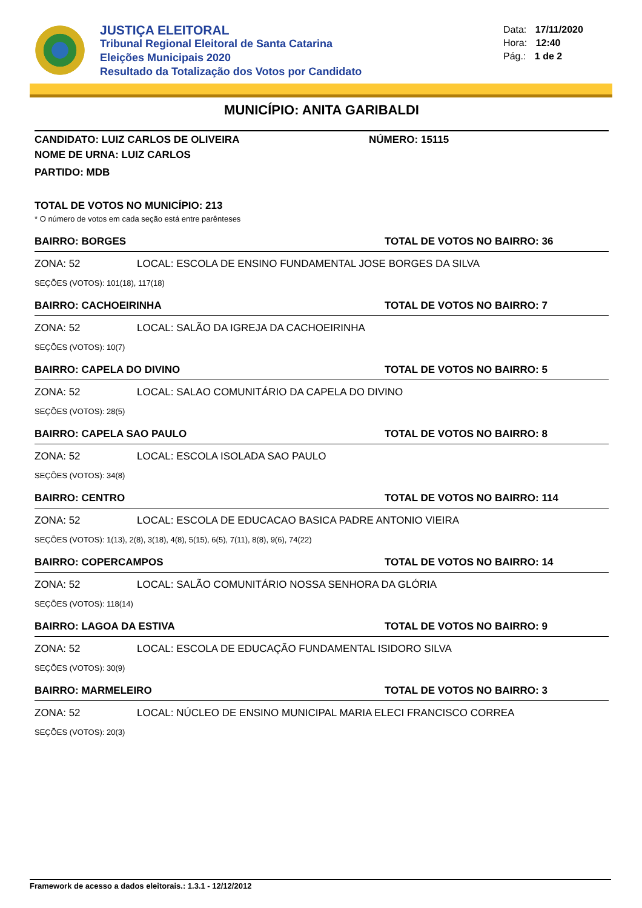JUSTIÇA ELEITORAL
Tribunal Regional Eleitoral de Santa Catarina
Eleições Municipais 2020
Resultado da Totalização dos Votos por Candidato
Data: 17/11/2020
Hora: 12:40
Pág.: 1 de 2
MUNICÍPIO: ANITA GARIBALDI
CANDIDATO: LUIZ CARLOS DE OLIVEIRA NÚMERO: 15115
NOME DE URNA: LUIZ CARLOS
PARTIDO: MDB
TOTAL DE VOTOS NO MUNICÍPIO: 213
* O número de votos em cada seção está entre parênteses
BAIRRO: BORGES TOTAL DE VOTOS NO BAIRRO: 36
ZONA: 52 LOCAL: ESCOLA DE ENSINO FUNDAMENTAL JOSE BORGES DA SILVA
SEÇÕES (VOTOS): 101(18), 117(18)
BAIRRO: CACHOEIRINHA TOTAL DE VOTOS NO BAIRRO: 7
ZONA: 52 LOCAL: SALÃO DA IGREJA DA CACHOEIRINHA
SEÇÕES (VOTOS): 10(7)
BAIRRO: CAPELA DO DIVINO TOTAL DE VOTOS NO BAIRRO: 5
ZONA: 52 LOCAL: SALAO COMUNITÁRIO DA CAPELA DO DIVINO
SEÇÕES (VOTOS): 28(5)
BAIRRO: CAPELA SAO PAULO TOTAL DE VOTOS NO BAIRRO: 8
ZONA: 52 LOCAL: ESCOLA ISOLADA SAO PAULO
SEÇÕES (VOTOS): 34(8)
BAIRRO: CENTRO TOTAL DE VOTOS NO BAIRRO: 114
ZONA: 52 LOCAL: ESCOLA DE EDUCACAO BASICA PADRE ANTONIO VIEIRA
SEÇÕES (VOTOS): 1(13), 2(8), 3(18), 4(8), 5(15), 6(5), 7(11), 8(8), 9(6), 74(22)
BAIRRO: COPERCAMPOS TOTAL DE VOTOS NO BAIRRO: 14
ZONA: 52 LOCAL: SALÃO COMUNITÁRIO NOSSA SENHORA DA GLÓRIA
SEÇÕES (VOTOS): 118(14)
BAIRRO: LAGOA DA ESTIVA TOTAL DE VOTOS NO BAIRRO: 9
ZONA: 52 LOCAL: ESCOLA DE EDUCAÇÃO FUNDAMENTAL ISIDORO SILVA
SEÇÕES (VOTOS): 30(9)
BAIRRO: MARMELEIRO TOTAL DE VOTOS NO BAIRRO: 3
ZONA: 52 LOCAL: NÚCLEO DE ENSINO MUNICIPAL MARIA ELECI FRANCISCO CORREA
SEÇÕES (VOTOS): 20(3)
Framework de acesso a dados eleitorais.: 1.3.1 - 12/12/2012